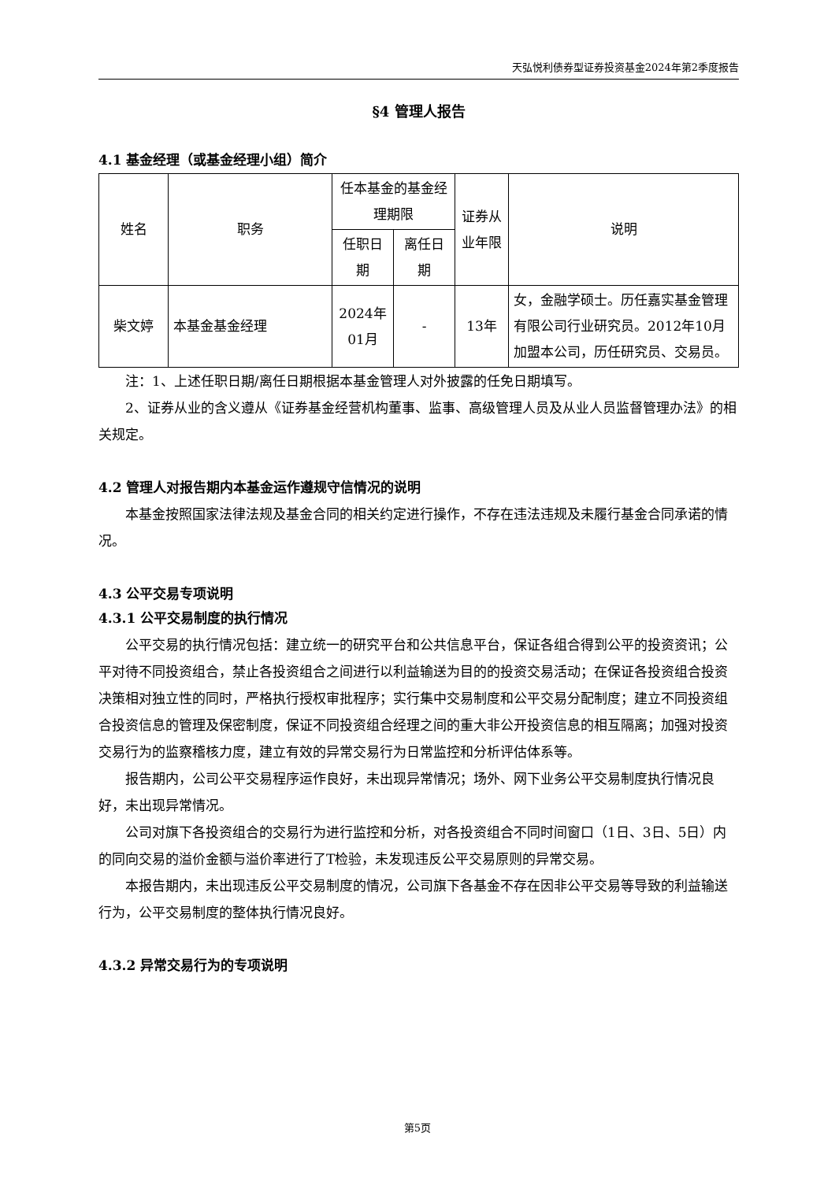天弘悦利债券型证券投资基金2024年第2季度报告
§4 管理人报告
4.1 基金经理（或基金经理小组）简介
| 姓名 | 职务 | 任本基金的基金经理期限 | | 证券从业年限 | 说明 |
| --- | --- | --- | --- | --- | --- |
| | | 任职日期 | 离任日期 | | |
| 柴文婷 | 本基金基金经理 | 2024年01月 | - | 13年 | 女，金融学硕士。历任嘉实基金管理有限公司行业研究员。2012年10月加盟本公司，历任研究员、交易员。 |
注：1、上述任职日期/离任日期根据本基金管理人对外披露的任免日期填写。
2、证券从业的含义遵从《证券基金经营机构董事、监事、高级管理人员及从业人员监督管理办法》的相关规定。
4.2 管理人对报告期内本基金运作遵规守信情况的说明
本基金按照国家法律法规及基金合同的相关约定进行操作，不存在违法违规及未履行基金合同承诺的情况。
4.3 公平交易专项说明
4.3.1 公平交易制度的执行情况
公平交易的执行情况包括：建立统一的研究平台和公共信息平台，保证各组合得到公平的投资资讯；公平对待不同投资组合，禁止各投资组合之间进行以利益输送为目的的投资交易活动；在保证各投资组合投资决策相对独立性的同时，严格执行授权审批程序；实行集中交易制度和公平交易分配制度；建立不同投资组合投资信息的管理及保密制度，保证不同投资组合经理之间的重大非公开投资信息的相互隔离；加强对投资交易行为的监察稽核力度，建立有效的异常交易行为日常监控和分析评估体系等。
报告期内，公司公平交易程序运作良好，未出现异常情况；场外、网下业务公平交易制度执行情况良好，未出现异常情况。
公司对旗下各投资组合的交易行为进行监控和分析，对各投资组合不同时间窗口（1日、3日、5日）内的同向交易的溢价金额与溢价率进行了T检验，未发现违反公平交易原则的异常交易。
本报告期内，未出现违反公平交易制度的情况，公司旗下各基金不存在因非公平交易等导致的利益输送行为，公平交易制度的整体执行情况良好。
4.3.2 异常交易行为的专项说明
第5页